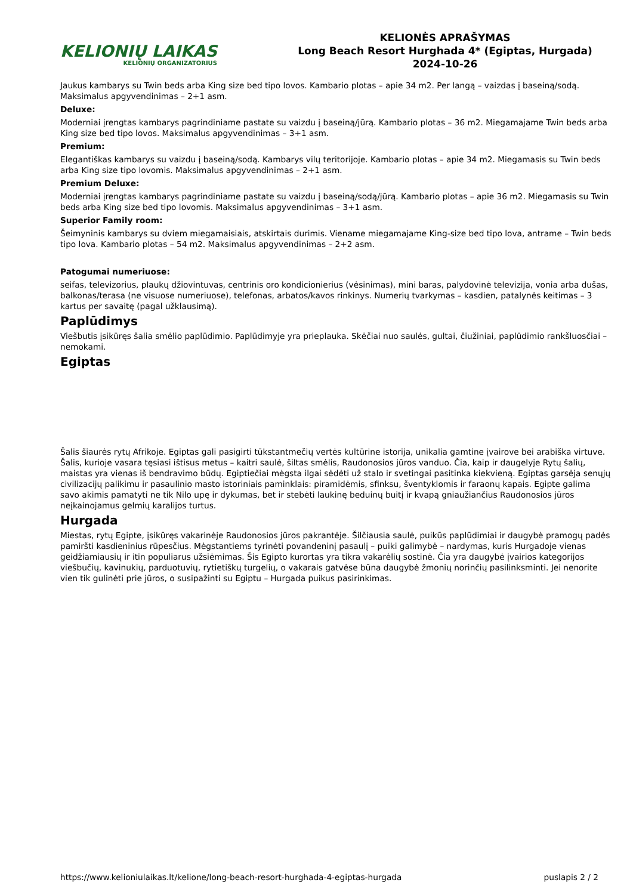KELIONIŲ LAIKAS
KELIONIŲ ORGANIZATORIUS
KELIONĖS APRAŠYMAS
Long Beach Resort Hurghada 4* (Egiptas, Hurgada)
2024-10-26
Jaukus kambarys su Twin beds arba King size bed tipo lovos. Kambario plotas – apie 34 m2. Per langą – vaizdas į baseiną/sodą. Maksimalus apgyvendinimas – 2+1 asm.
Deluxe:
Moderniai įrengtas kambarys pagrindiniame pastate su vaizdu į baseiną/jūrą. Kambario plotas – 36 m2. Miegamajame Twin beds arba King size bed tipo lovos. Maksimalus apgyvendinimas – 3+1 asm.
Premium:
Elegantiškas kambarys su vaizdu į baseiną/sodą. Kambarys vilų teritorijoje. Kambario plotas – apie 34 m2. Miegamasis su Twin beds arba King size tipo lovomis. Maksimalus apgyvendinimas – 2+1 asm.
Premium Deluxe:
Moderniai įrengtas kambarys pagrindiniame pastate su vaizdu į baseiną/sodą/jūrą. Kambario plotas – apie 36 m2. Miegamasis su Twin beds arba King size bed tipo lovomis. Maksimalus apgyvendinimas – 3+1 asm.
Superior Family room:
Šeimyninis kambarys su dviem miegamaisiais, atskirtais durimis. Viename miegamajame King-size bed tipo lova, antrame – Twin beds tipo lova. Kambario plotas – 54 m2. Maksimalus apgyvendinimas – 2+2 asm.
Patogumai numeriuose:
seifas, televizorius, plaukų džiovintuvas, centrinis oro kondicionierius (vėsinimas), mini baras, palydovinė televizija, vonia arba dušas, balkonas/terasa (ne visuose numeriuose), telefonas, arbatos/kavos rinkinys. Numerių tvarkymas – kasdien, patalynės keitimas – 3 kartus per savaitę (pagal užklausimą).
Paplūdimys
Viešbutis įsikūręs šalia smėlio paplūdimio. Paplūdimyje yra prieplauka. Skėčiai nuo saulės, gultai, čiužiniai, paplūdimio rankšluosčiai – nemokami.
Egiptas
Šalis šiaurės rytų Afrikoje. Egiptas gali pasigirti tūkstantmečių vertės kultūrine istorija, unikalia gamtine įvairove bei arabiška virtuve. Šalis, kurioje vasara tęsiasi ištisus metus – kaitri saulė, šiltas smėlis, Raudonosios jūros vanduo. Čia, kaip ir daugelyje Rytų šalių, maistas yra vienas iš bendravimo būdų. Egiptiečiai mėgsta ilgai sėdėti už stalo ir svetingai pasitinka kiekvieną. Egiptas garsėja senųjų civilizacijų palikimu ir pasaulinio masto istoriniais paminklais: piramidėmis, sfinksu, šventyklomis ir faraonų kapais. Egipte galima savo akimis pamatyti ne tik Nilo upę ir dykumas, bet ir stebėti laukinę beduinų buitį ir kvapą gniaužiančius Raudonosios jūros neįkainojamus gelmių karalijos turtus.
Hurgada
Miestas, rytų Egipte, įsikūręs vakarinėje Raudonosios jūros pakrantėje. Šilčiausia saulė, puikūs paplūdimiai ir daugybė pramogų padės pamiršti kasdieninius rūpesčius. Mėgstantiems tyrinėti povandeninį pasaulį – puiki galimybė – nardymas, kuris Hurgadoje vienas geidžiamiausių ir itin populiarus užsiėmimas. Šis Egipto kurortas yra tikra vakarėlių sostinė. Čia yra daugybė įvairios kategorijos viešbučių, kavinukių, parduotuvių, rytietiškų turgelių, o vakarais gatvėse būna daugybė žmonių norinčių pasilinksminti. Jei nenorite vien tik gulinėti prie jūros, o susipažinti su Egiptu – Hurgada puikus pasirinkimas.
https://www.kelioniulaikas.lt/kelione/long-beach-resort-hurghada-4-egiptas-hurgada puslapis 2 / 2